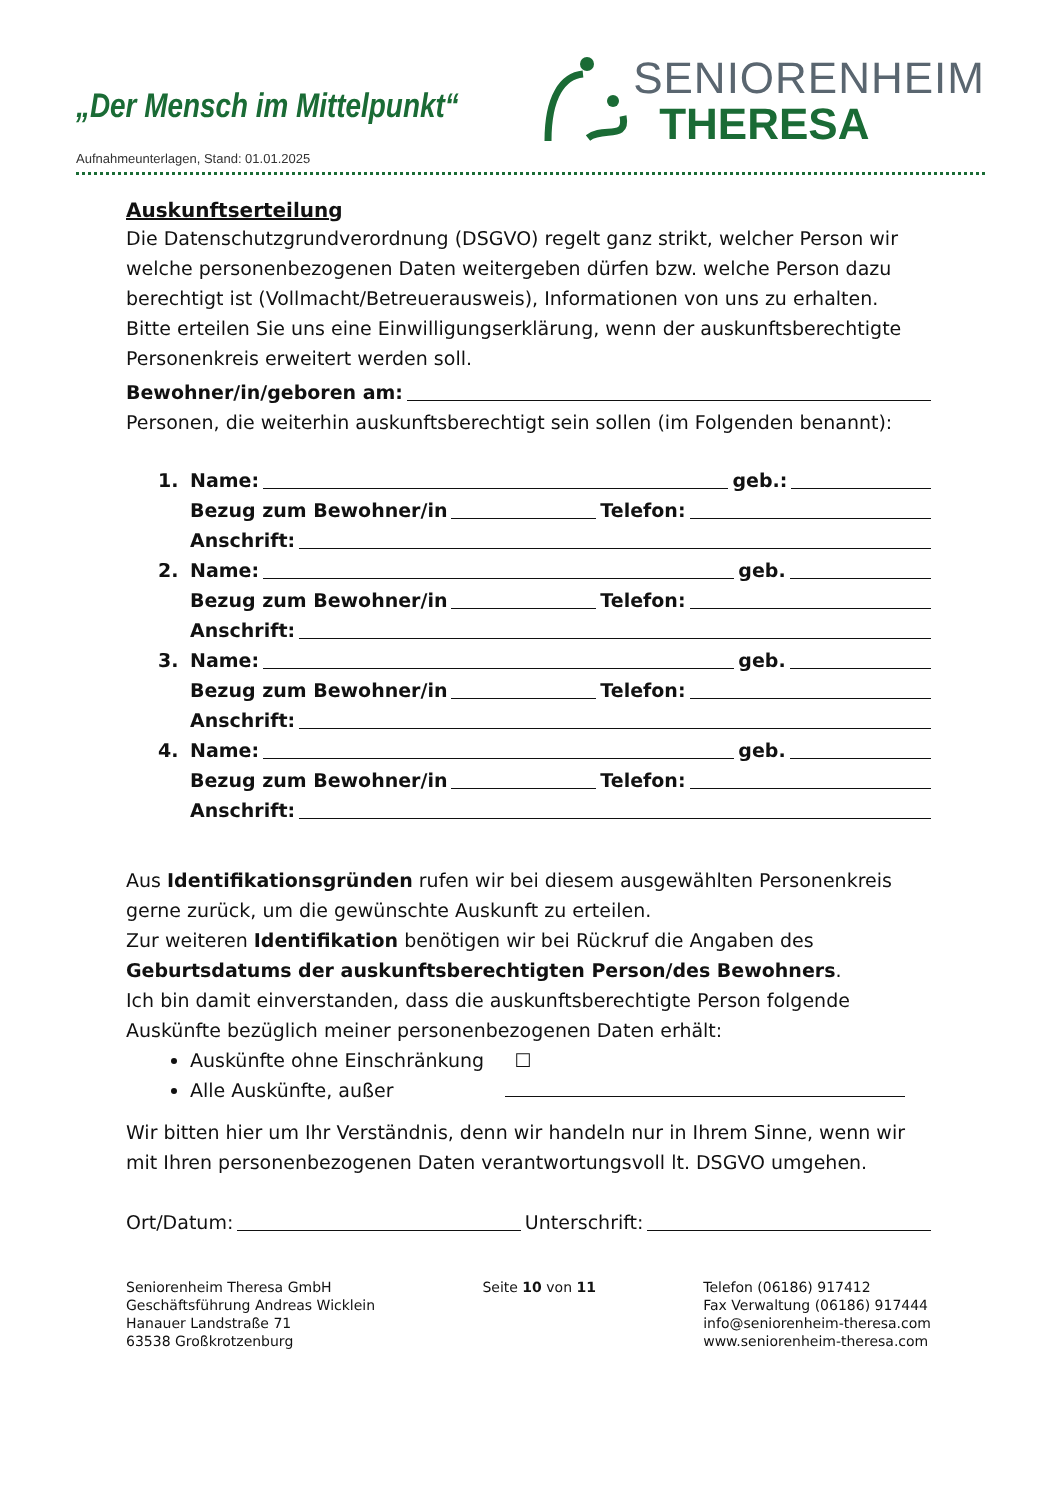„Der Mensch im Mittelpunkt“
SENIORENHEIM
THERESA
Aufnahmeunterlagen, Stand: 01.01.2025
Auskunftserteilung
Die Datenschutzgrundverordnung (DSGVO) regelt ganz strikt, welcher Person wir welche personenbezogenen Daten weitergeben dürfen bzw. welche Person dazu berechtigt ist (Vollmacht/Betreuerausweis), Informationen von uns zu erhalten.
Bitte erteilen Sie uns eine Einwilligungserklärung, wenn der auskunftsberechtigte Personenkreis erweitert werden soll.
Bewohner/in/geboren am:
Personen, die weiterhin auskunftsberechtigt sein sollen (im Folgenden benannt):
1. Name: geb.:
Bezug zum Bewohner/in Telefon:
Anschrift:
2. Name: geb.
Bezug zum Bewohner/in Telefon:
Anschrift:
3. Name: geb.
Bezug zum Bewohner/in Telefon:
Anschrift:
4. Name: geb.
Bezug zum Bewohner/in Telefon:
Anschrift:
Aus Identifikationsgründen rufen wir bei diesem ausgewählten Personenkreis gerne zurück, um die gewünschte Auskunft zu erteilen.
Zur weiteren Identifikation benötigen wir bei Rückruf die Angaben des Geburtsdatums der auskunftsberechtigten Person/des Bewohners.
Ich bin damit einverstanden, dass die auskunftsberechtigte Person folgende Auskünfte bezüglich meiner personenbezogenen Daten erhält:
Auskünfte ohne Einschränkung ☐
Alle Auskünfte, außer
Wir bitten hier um Ihr Verständnis, denn wir handeln nur in Ihrem Sinne, wenn wir mit Ihren personenbezogenen Daten verantwortungsvoll lt. DSGVO umgehen.
Ort/Datum: Unterschrift:
Seniorenheim Theresa GmbH
Geschäftsführung Andreas Wicklein
Hanauer Landstraße 71
63538 Großkrotzenburg
Seite 10 von 11 Telefon (06186) 917412
Fax Verwaltung (06186) 917444
info@seniorenheim-theresa.com
www.seniorenheim-theresa.com